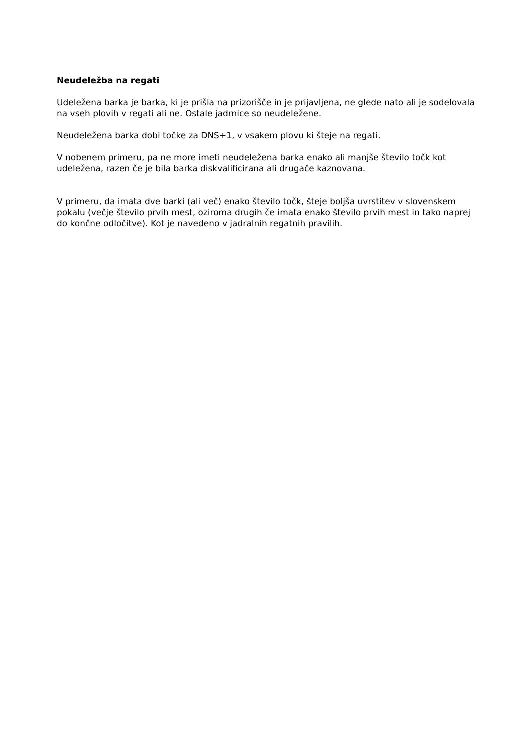Neudeležba na regati
Udeležena barka je barka, ki je prišla na prizorišče in je prijavljena, ne glede nato ali je sodelovala na vseh plovih v regati ali ne. Ostale jadrnice so neudeležene.
Neudeležena barka dobi točke za DNS+1, v vsakem plovu ki šteje na regati.
V nobenem primeru, pa ne more imeti neudeležena barka enako ali manjše število točk kot udeležena, razen če je bila barka diskvalificirana ali drugače kaznovana.
V primeru, da imata dve barki (ali več) enako število točk, šteje boljša uvrstitev v slovenskem pokalu (večje število prvih mest, oziroma drugih če imata enako število prvih mest in tako naprej do končne odločitve). Kot je navedeno v jadralnih regatnih pravilih.